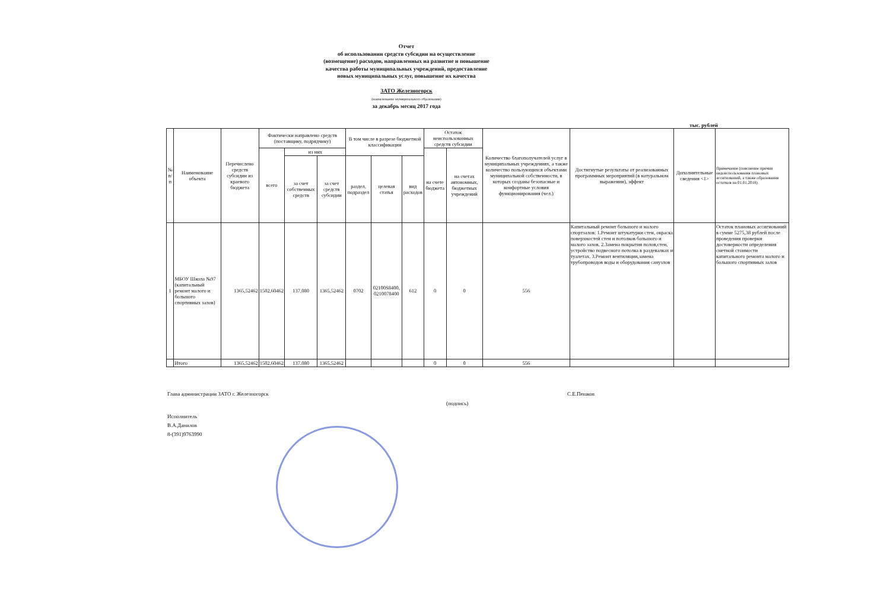Отчет
об использовании средств субсидии на осуществление
(возмещение) расходов, направленных на развитие и повышение
качества работы муниципальных учреждений, предоставление
новых муниципальных услуг, повышение их качества
ЗАТО Железногорск
(наименование муниципального образования)
за декабрь месяц 2017 года
тыс. рублей
| № п/п | Наименование объекта | Перечислено средств субсидии из краевого бюджета | Фактически направлено средств (поставщику, подрядчику) | | | В том числе в разрезе бюджетной классификации | | | Остаток неиспользованных средств субсидии | | Количество благополучателей услуг в муниципальных учреждениях, а также количество пользующихся объектами муниципальной собственности, в которых созданы безопасные и комфортные условия функционирования (чел.) | Достигнутые результаты от реализованных программных мероприятий (в натуральном выражении), эффект | Дополнительные сведения <1> | Примечание (пояснение причин недоиспользования плановых ассигнований, а также образования остатков на 01.01.2018) |
| --- | --- | --- | --- | --- | --- | --- | --- | --- | --- | --- | --- | --- | --- | --- |
| | | | всего | из них | | | | | на счете бюджета | на счетах автономных, бюджетных учреждений | | | | |
| | | | | за счет собственных средств | за счет средств субсидии | раздел, подраздел | целевая статья | вид расходов | | | | | | |
| 1 | МБОУ Школа №97 (капитальный ремонт малого и большого спортивных залов) | 1365,52462 | 1502,60462 | 137,080 | 1365,52462 | 0702 | 02100S8400, 0210078400 | 612 | 0 | 0 | 556 | Капитальный ремонт большого и малого спортзалов: 1.Ремонт штукатурки стен, окраска поверхностей стен и потолков большого и малого залов. 2.Замена покрытия полов,стен, устройство подвесного потолка в раздевалках и туалетах. 3.Ремонт вентиляции,замена трубопроводов воды и оборудования санузлов | | Остаток плановых ассигнований в сумме 5275,38 рублей после проведения проверки достоверности определения сметной стоимости капитального ремонта малого и большого спортивных залов |
| | Итого | 1365,52462 | 1502,60462 | 137,080 | 1365,52462 | | | | 0 | 0 | 556 | | | |
Глава администрации ЗАТО г. Железногорск С.Е.Пешков
(подпись)
Исполнитель
В.А.Данилов
8-(391)9763990